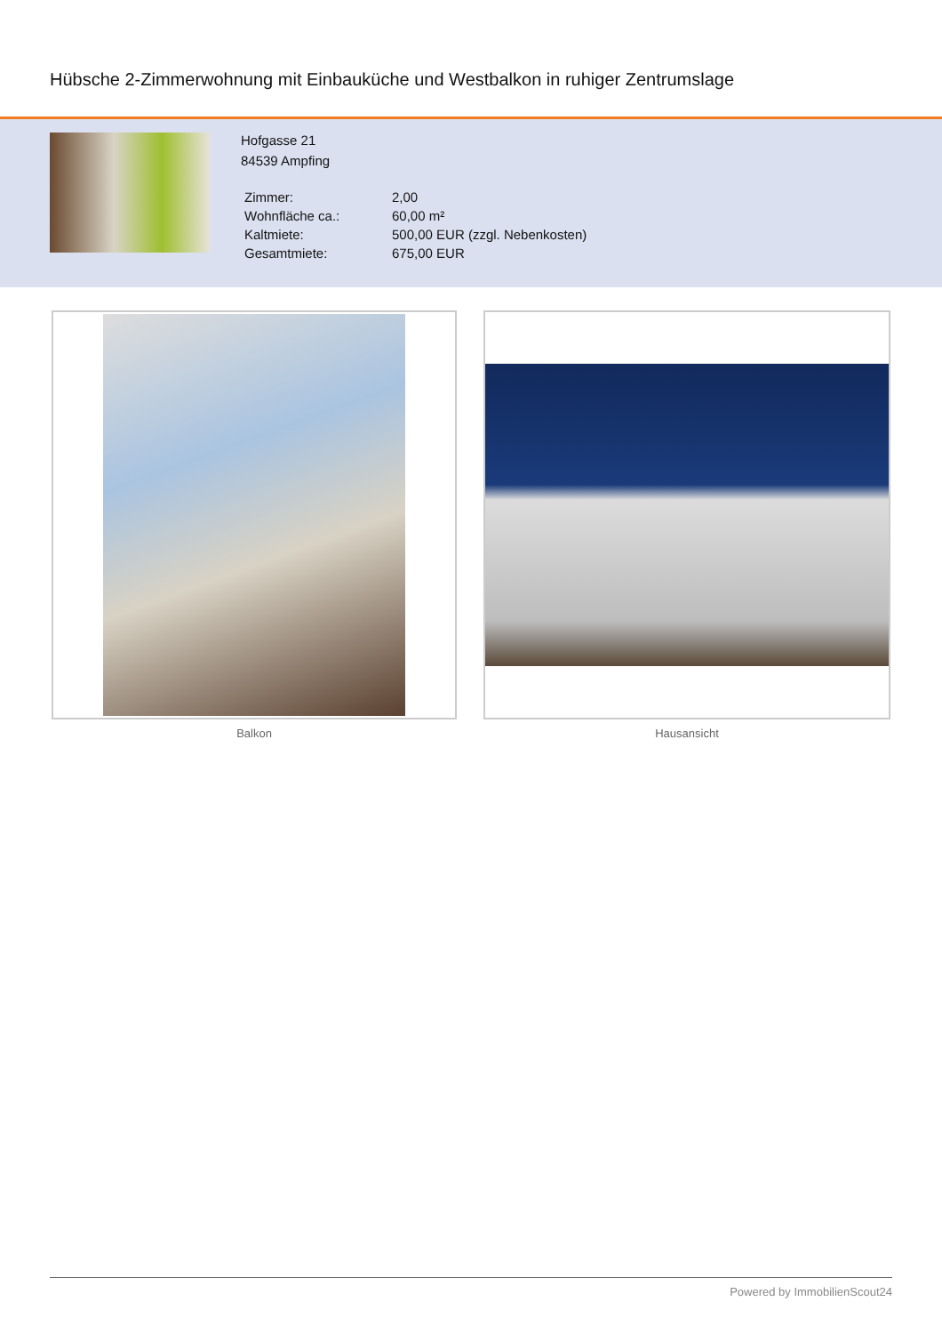Hübsche 2-Zimmerwohnung mit Einbauküche und Westbalkon in ruhiger Zentrumslage
Hofgasse 21
84539 Ampfing
| Zimmer: | 2,00 |
| Wohnfläche ca.: | 60,00 m² |
| Kaltmiete: | 500,00 EUR (zzgl. Nebenkosten) |
| Gesamtmiete: | 675,00 EUR |
Balkon Hausansicht
Powered by ImmobilienScout24